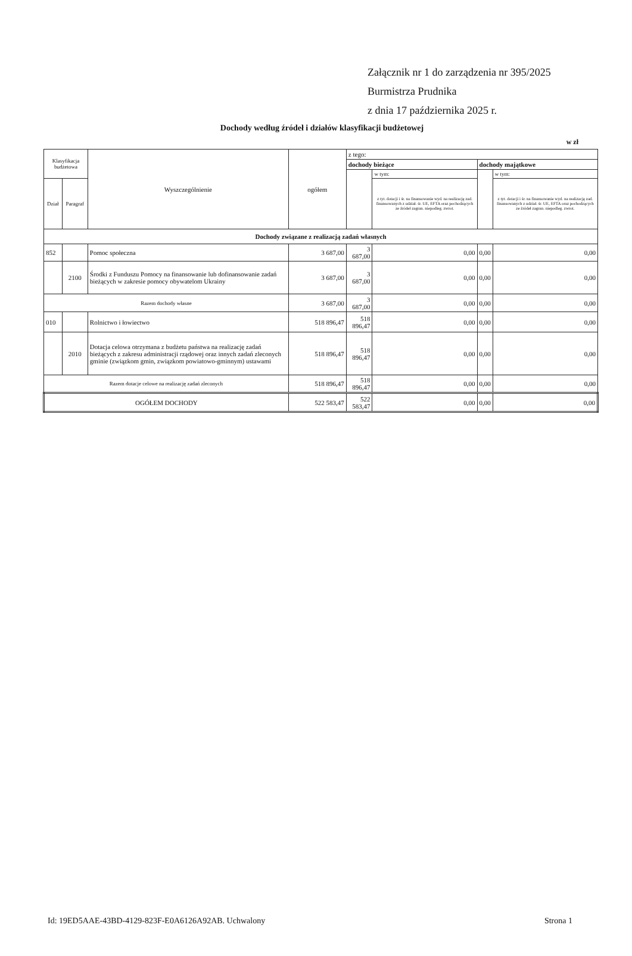Załącznik nr 1 do zarządzenia nr 395/2025
Burmistrza Prudnika
z dnia 17 października 2025 r.
Dochody według źródeł i działów klasyfikacji budżetowej
w zł
| Klasyfikacja budżetowa | | Wyszczególnienie | ogółem | z tego: | | | |
| --- | --- | --- | --- | --- | --- | --- | --- |
| | | | | dochody bieżące | | dochody majątkowe | |
| | | | | | w tym: | | w tym: |
| Dział | Paragraf | | | | z tyt. dotacji i śr. na finansowanie wyd. na realizację zad. finansowanych z udział. śr. UE, EFTA oraz pochodzących ze źródeł zagran. niepodleg. zwrot. | | z tyt. dotacji i śr. na finansowanie wyd. na realizację zad. finansowanych z udział. śr. UE, EFTA oraz pochodzących ze źródeł zagran. niepodleg. zwrot. |
| Dochody związane z realizacją zadań własnych | | | | | | | |
| 852 | | Pomoc społeczna | 3 687,00 | 3 687,00 | 0,00 | 0,00 | 0,00 |
| | 2100 | Środki z Funduszu Pomocy na finansowanie lub dofinansowanie zadań bieżących w zakresie pomocy obywatelom Ukrainy | 3 687,00 | 3 687,00 | 0,00 | 0,00 | 0,00 |
| Razem dochody własne | | | 3 687,00 | 3 687,00 | 0,00 | 0,00 | 0,00 |
| 010 | | Rolnictwo i łowiectwo | 518 896,47 | 518 896,47 | 0,00 | 0,00 | 0,00 |
| | 2010 | Dotacja celowa otrzymana z budżetu państwa na realizację zadań bieżących z zakresu administracji rządowej oraz innych zadań zleconych gminie (związkom gmin, związkom powiatowo-gminnym) ustawami | 518 896,47 | 518 896,47 | 0,00 | 0,00 | 0,00 |
| Razem dotacje celowe na realizację zadań zleconych | | | 518 896,47 | 518 896,47 | 0,00 | 0,00 | 0,00 |
| OGÓŁEM DOCHODY | | | 522 583,47 | 522 583,47 | 0,00 | 0,00 | 0,00 |
Id: 19ED5AAE-43BD-4129-823F-E0A6126A92AB. Uchwalony Strona 1